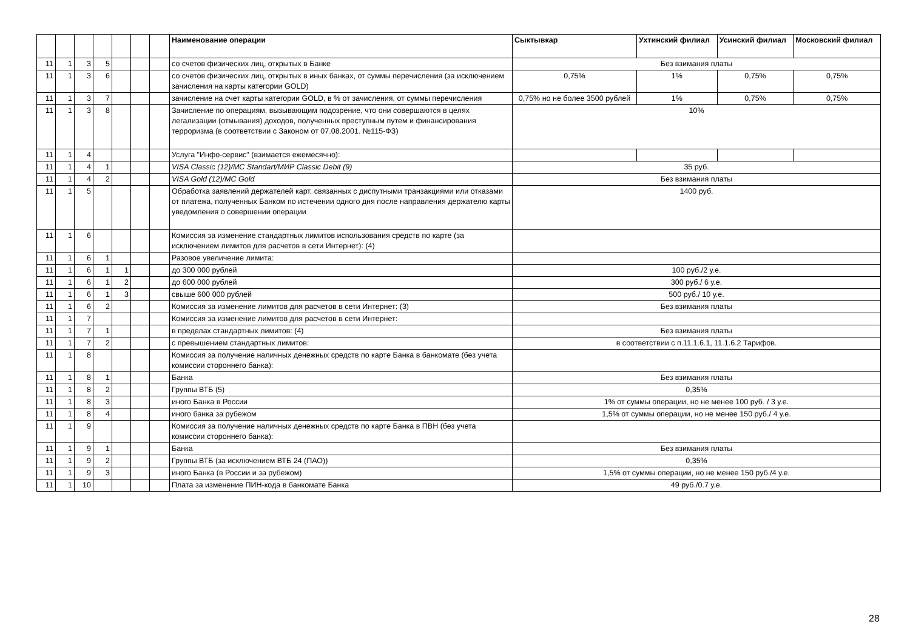| | | | | | | | Наименование операции | Сыктывкар | Ухтинский филиал | Усинский филиал | Московский филиал |
| --- | --- | --- | --- | --- | --- | --- | --- | --- | --- | --- | --- |
| 11 | 1 | 3 | 5 | | | | со счетов физических лиц, открытых в Банке | Без взимания платы | | | |
| 11 | 1 | 3 | 6 | | | | со счетов физических лиц, открытых в иных банках, от суммы перечисления (за исключением зачисления на карты категории GOLD) | 0,75% | 1% | 0,75% | 0,75% |
| 11 | 1 | 3 | 7 | | | | зачисление на счет карты категории GOLD, в % от зачисления, от суммы перечисления | 0,75% но не более 3500 рублей | 1% | 0,75% | 0,75% |
| 11 | 1 | 3 | 8 | | | | Зачисление по операциям, вызывающим подозрение, что они совершаются в целях легализации (отмывания) доходов, полученных преступным путем и финансирования терроризма (в соответствии с Законом от 07.08.2001. №115-ФЗ) | 10% | | | |
| 11 | 1 | 4 | | | | | Услуга "Инфо-сервис" (взимается ежемесячно): | | | | |
| 11 | 1 | 4 | 1 | | | | VISA Classic (12)/MC Standart/МИР Classic Debit (9) | 35 руб. | | | |
| 11 | 1 | 4 | 2 | | | | VISA Gold (12)/MC Gold | Без взимания платы | | | |
| 11 | 1 | 5 | | | | | Обработка заявлений держателей карт, связанных с диспутными транзакциями или отказами от платежа, полученных Банком по истечении одного дня после направления держателю карты уведомления о совершении операции | 1400 руб. | | | |
| 11 | 1 | 6 | | | | | Комиссия за изменение стандартных лимитов использования средств по карте (за исключением лимитов для расчетов в сети Интернет): (4) | | | | |
| 11 | 1 | 6 | 1 | | | | Разовое увеличение лимита: | | | | |
| 11 | 1 | 6 | 1 | 1 | | | до 300 000 рублей | 100 руб./2 у.е. | | | |
| 11 | 1 | 6 | 1 | 2 | | | до 600 000 рублей | 300 руб./ 6 у.е. | | | |
| 11 | 1 | 6 | 1 | 3 | | | свыше 600 000 рублей | 500 руб./ 10 у.е. | | | |
| 11 | 1 | 6 | 2 | | | | Комиссия за изменение лимитов для расчетов в сети Интернет: (3) | Без взимания платы | | | |
| 11 | 1 | 7 | | | | | Комиссия за изменение лимитов для расчетов в сети Интернет: | | | | |
| 11 | 1 | 7 | 1 | | | | в пределах стандартных лимитов: (4) | Без взимания платы | | | |
| 11 | 1 | 7 | 2 | | | | с превышением стандартных лимитов: | в соответствии с п.11.1.6.1, 11.1.6.2 Тарифов. | | | |
| 11 | 1 | 8 | | | | | Комиссия за получение наличных денежных средств по карте Банка в банкомате (без учета комиссии стороннего банка): | | | | |
| 11 | 1 | 8 | 1 | | | | Банка | Без взимания платы | | | |
| 11 | 1 | 8 | 2 | | | | Группы ВТБ (5) | 0,35% | | | |
| 11 | 1 | 8 | 3 | | | | иного Банка в России | 1% от суммы операции, но не менее 100 руб. / 3 у.е. | | | |
| 11 | 1 | 8 | 4 | | | | иного банка за рубежом | 1,5% от суммы операции, но не менее 150 руб./ 4 у.е. | | | |
| 11 | 1 | 9 | | | | | Комиссия за получение наличных денежных средств по карте Банка в ПВН (без учета комиссии стороннего банка): | | | | |
| 11 | 1 | 9 | 1 | | | | Банка | Без взимания платы | | | |
| 11 | 1 | 9 | 2 | | | | Группы ВТБ (за исключением ВТБ 24 (ПАО)) | 0,35% | | | |
| 11 | 1 | 9 | 3 | | | | иного Банка (в России и за рубежом) | 1,5% от суммы операции, но не менее 150 руб./4 у.е. | | | |
| 11 | 1 | 10 | | | | | Плата за изменение ПИН-кода в банкомате Банка | 49 руб./0.7 у.е. | | | |
28